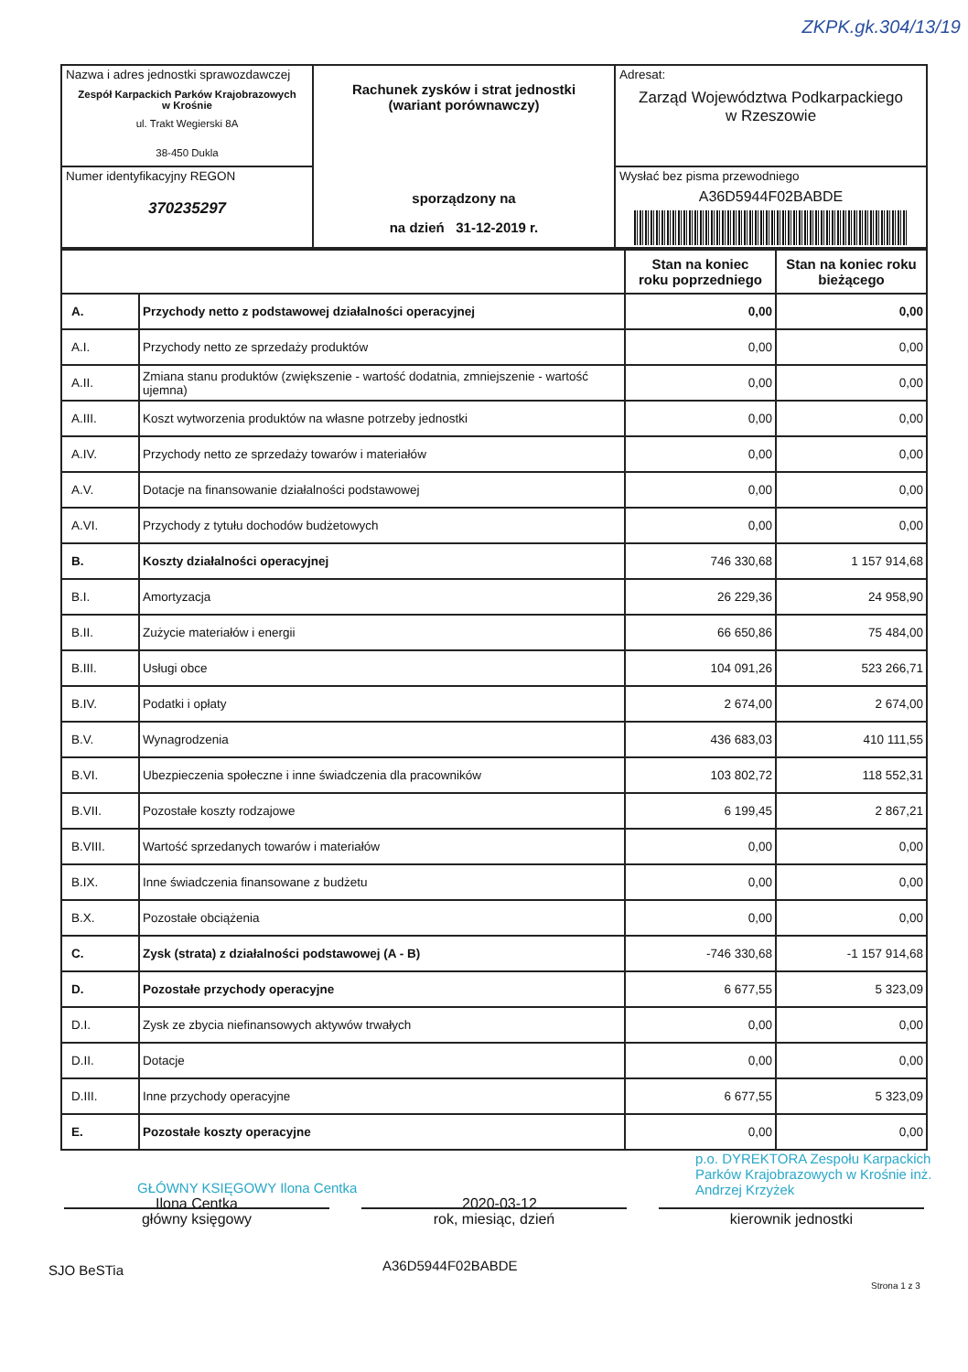ZKPK.gk.304/13/19
| Nazwa i adres jednostki sprawozdawczej Zespół Karpackich Parków Krajobrazowych w Krośnie ul. Trakt Wegierski 8A 38-450 Dukla | Rachunek zysków i strat jednostki (wariant porównawczy) sporządzony na na dzień 31-12-2019 r. | Adresat: Zarząd Województwa Podkarpackiego w Rzeszowie |
| Numer identyfikacyjny REGON 370235297 | | Wysłać bez pisma przewodniego A36D5944F02BABDE |
| | | Stan na koniec roku poprzedniego | Stan na koniec roku bieżącego |
| --- | --- | --- | --- |
| A. | Przychody netto z podstawowej działalności operacyjnej | 0,00 | 0,00 |
| A.I. | Przychody netto ze sprzedaży produktów | 0,00 | 0,00 |
| A.II. | Zmiana stanu produktów (zwiększenie - wartość dodatnia, zmniejszenie - wartość ujemna) | 0,00 | 0,00 |
| A.III. | Koszt wytworzenia produktów na własne potrzeby jednostki | 0,00 | 0,00 |
| A.IV. | Przychody netto ze sprzedaży towarów i materiałów | 0,00 | 0,00 |
| A.V. | Dotacje na finansowanie działalności podstawowej | 0,00 | 0,00 |
| A.VI. | Przychody z tytułu dochodów budżetowych | 0,00 | 0,00 |
| B. | Koszty działalności operacyjnej | 746 330,68 | 1 157 914,68 |
| B.I. | Amortyzacja | 26 229,36 | 24 958,90 |
| B.II. | Zużycie materiałów i energii | 66 650,86 | 75 484,00 |
| B.III. | Usługi obce | 104 091,26 | 523 266,71 |
| B.IV. | Podatki i opłaty | 2 674,00 | 2 674,00 |
| B.V. | Wynagrodzenia | 436 683,03 | 410 111,55 |
| B.VI. | Ubezpieczenia społeczne i inne świadczenia dla pracowników | 103 802,72 | 118 552,31 |
| B.VII. | Pozostałe koszty rodzajowe | 6 199,45 | 2 867,21 |
| B.VIII. | Wartość sprzedanych towarów i materiałów | 0,00 | 0,00 |
| B.IX. | Inne świadczenia finansowane z budżetu | 0,00 | 0,00 |
| B.X. | Pozostałe obciążenia | 0,00 | 0,00 |
| C. | Zysk (strata) z działalności podstawowej (A - B) | -746 330,68 | -1 157 914,68 |
| D. | Pozostałe przychody operacyjne | 6 677,55 | 5 323,09 |
| D.I. | Zysk ze zbycia niefinansowych aktywów trwałych | 0,00 | 0,00 |
| D.II. | Dotacje | 0,00 | 0,00 |
| D.III. | Inne przychody operacyjne | 6 677,55 | 5 323,09 |
| E. | Pozostałe koszty operacyjne | 0,00 | 0,00 |
GŁÓWNY KSIĘGOWY Ilona Centka
p.o. DYREKTORA Zespołu Karpackich Parków Krajobrazowych w Krośnie inż. Andrzej Krzyżek
Ilona Centka 2020-03-12
główny księgowy rok, miesiąc, dzień kierownik jednostki
SJO BeSTia A36D5944F02BABDE
Strona 1 z 3